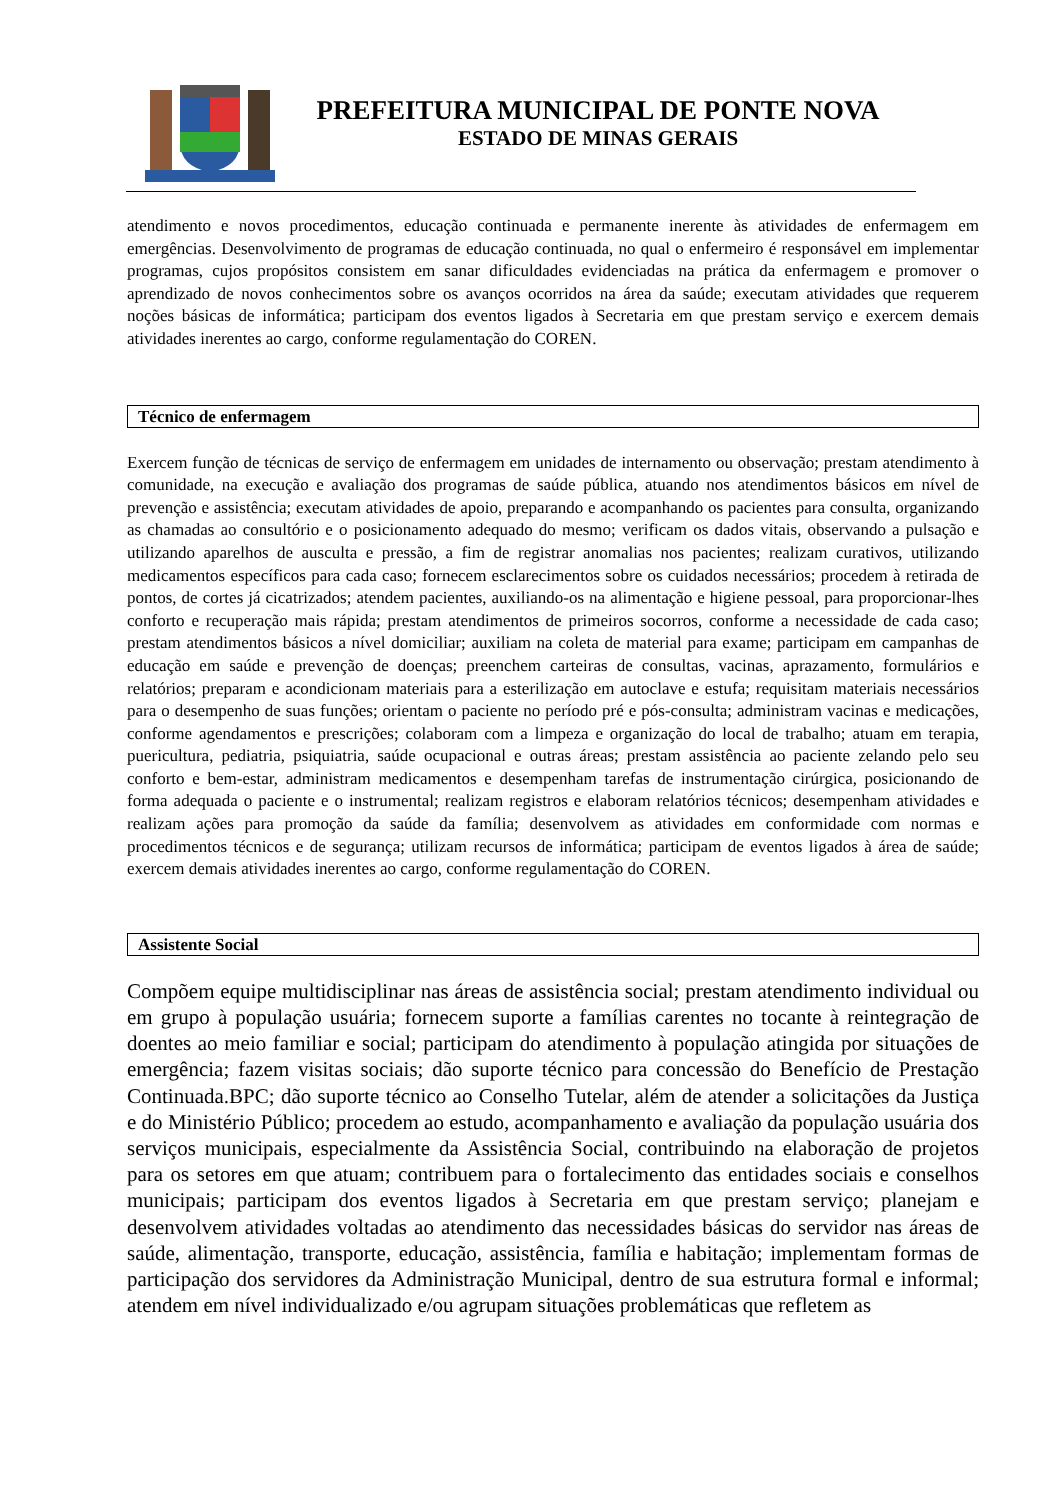PREFEITURA MUNICIPAL DE PONTE NOVA
ESTADO DE MINAS GERAIS
atendimento e novos procedimentos, educação continuada e permanente inerente às atividades de enfermagem em emergências. Desenvolvimento de programas de educação continuada, no qual o enfermeiro é responsável em implementar programas, cujos propósitos consistem em sanar dificuldades evidenciadas na prática da enfermagem e promover o aprendizado de novos conhecimentos sobre os avanços ocorridos na área da saúde; executam atividades que requerem noções básicas de informática; participam dos eventos ligados à Secretaria em que prestam serviço e exercem demais atividades inerentes ao cargo, conforme regulamentação do COREN.
Técnico de enfermagem
Exercem função de técnicas de serviço de enfermagem em unidades de internamento ou observação; prestam atendimento à comunidade, na execução e avaliação dos programas de saúde pública, atuando nos atendimentos básicos em nível de prevenção e assistência; executam atividades de apoio, preparando e acompanhando os pacientes para consulta, organizando as chamadas ao consultório e o posicionamento adequado do mesmo; verificam os dados vitais, observando a pulsação e utilizando aparelhos de ausculta e pressão, a fim de registrar anomalias nos pacientes; realizam curativos, utilizando medicamentos específicos para cada caso; fornecem esclarecimentos sobre os cuidados necessários; procedem à retirada de pontos, de cortes já cicatrizados; atendem pacientes, auxiliando-os na alimentação e higiene pessoal, para proporcionar-lhes conforto e recuperação mais rápida; prestam atendimentos de primeiros socorros, conforme a necessidade de cada caso; prestam atendimentos básicos a nível domiciliar; auxiliam na coleta de material para exame; participam em campanhas de educação em saúde e prevenção de doenças; preenchem carteiras de consultas, vacinas, aprazamento, formulários e relatórios; preparam e acondicionam materiais para a esterilização em autoclave e estufa; requisitam materiais necessários para o desempenho de suas funções; orientam o paciente no período pré e pós-consulta; administram vacinas e medicações, conforme agendamentos e prescrições; colaboram com a limpeza e organização do local de trabalho; atuam em terapia, puericultura, pediatria, psiquiatria, saúde ocupacional e outras áreas; prestam assistência ao paciente zelando pelo seu conforto e bem-estar, administram medicamentos e desempenham tarefas de instrumentação cirúrgica, posicionando de forma adequada o paciente e o instrumental; realizam registros e elaboram relatórios técnicos; desempenham atividades e realizam ações para promoção da saúde da família; desenvolvem as atividades em conformidade com normas e procedimentos técnicos e de segurança; utilizam recursos de informática; participam de eventos ligados à área de saúde; exercem demais atividades inerentes ao cargo, conforme regulamentação do COREN.
Assistente Social
Compõem equipe multidisciplinar nas áreas de assistência social; prestam atendimento individual ou em grupo à população usuária; fornecem suporte a famílias carentes no tocante à reintegração de doentes ao meio familiar e social; participam do atendimento à população atingida por situações de emergência; fazem visitas sociais; dão suporte técnico para concessão do Benefício de Prestação Continuada.BPC; dão suporte técnico ao Conselho Tutelar, além de atender a solicitações da Justiça e do Ministério Público; procedem ao estudo, acompanhamento e avaliação da população usuária dos serviços municipais, especialmente da Assistência Social, contribuindo na elaboração de projetos para os setores em que atuam; contribuem para o fortalecimento das entidades sociais e conselhos municipais; participam dos eventos ligados à Secretaria em que prestam serviço; planejam e desenvolvem atividades voltadas ao atendimento das necessidades básicas do servidor nas áreas de saúde, alimentação, transporte, educação, assistência, família e habitação; implementam formas de participação dos servidores da Administração Municipal, dentro de sua estrutura formal e informal; atendem em nível individualizado e/ou agrupam situações problemáticas que refletem as